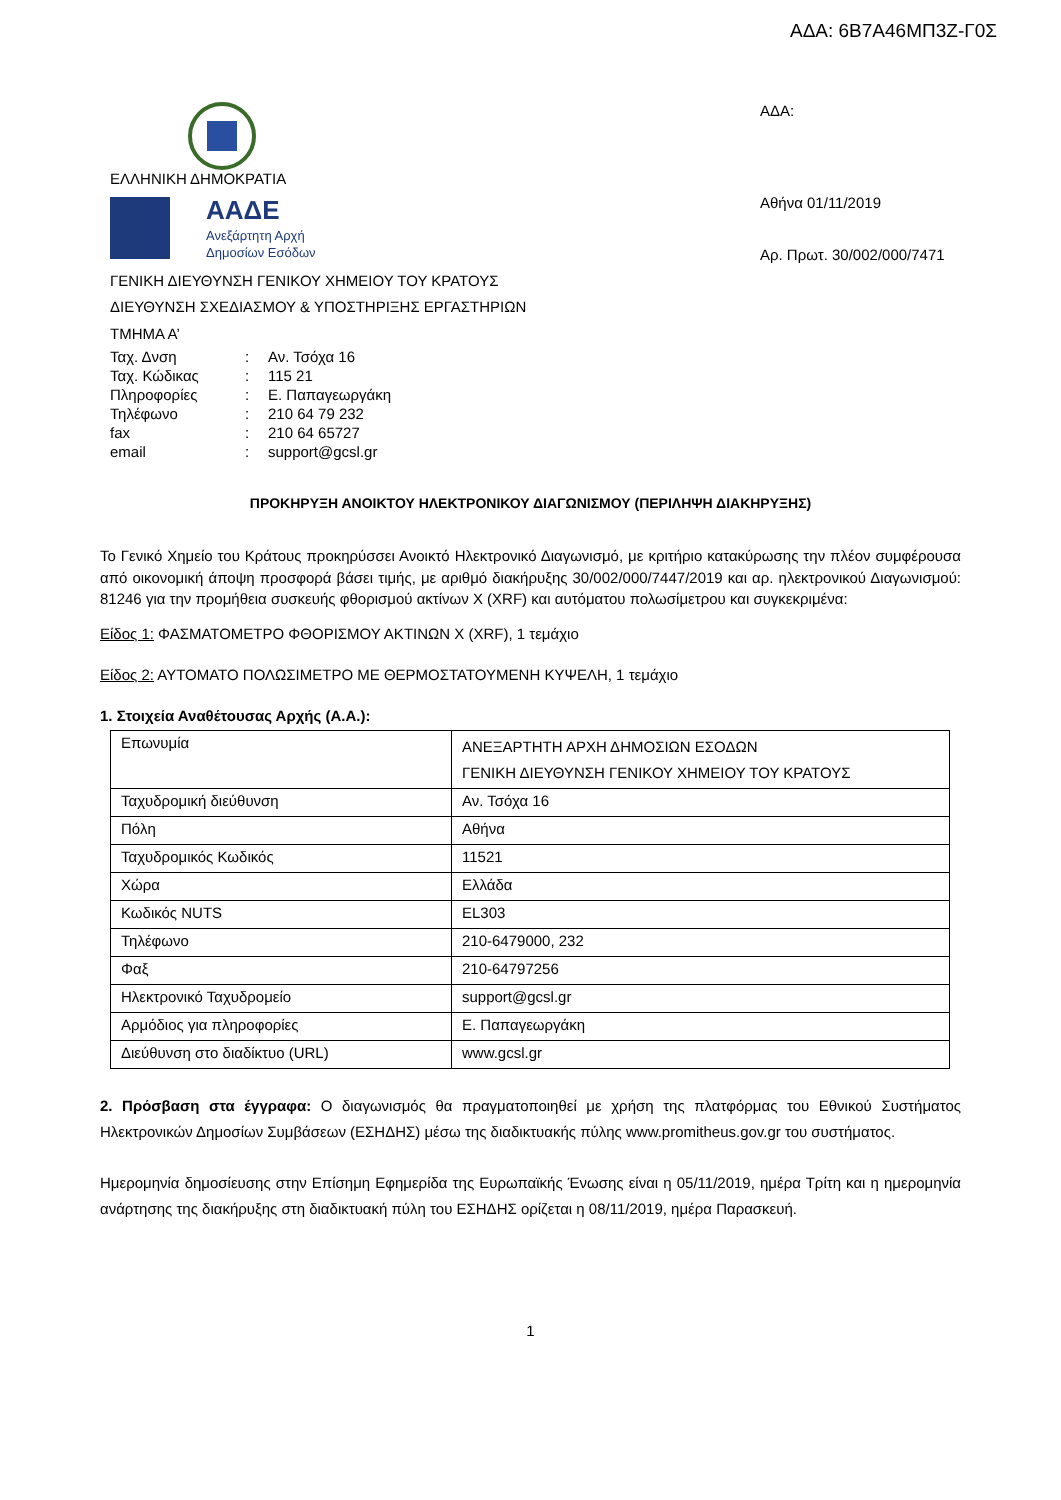ΑΔΑ: 6Β7Α46ΜΠ3Ζ-Γ0Σ
ΕΛΛΗΝΙΚΗ ΔΗΜΟΚΡΑΤΙΑ
ΑΑΔΕ
Ανεξάρτητη Αρχή
Δημοσίων Εσόδων
ΓΕΝΙΚΗ ΔΙΕΥΘΥΝΣΗ ΓΕΝΙΚΟΥ ΧΗΜΕΙΟΥ ΤΟΥ ΚΡΑΤΟΥΣ
ΔΙΕΥΘΥΝΣΗ ΣΧΕΔΙΑΣΜΟΥ & ΥΠΟΣΤΗΡΙΞΗΣ ΕΡΓΑΣΤΗΡΙΩΝ
ΤΜΗΜΑ Α’
| Ταχ. Δνση | : | Αν. Τσόχα 16 |
| Ταχ. Κώδικας | : | 115 21 |
| Πληροφορίες | : | Ε. Παπαγεωργάκη |
| Τηλέφωνο | : | 210 64 79 232 |
| fax | : | 210 64 65727 |
| email | : | support@gcsl.gr |
ΑΔΑ:
Αθήνα 01/11/2019
Αρ. Πρωτ. 30/002/000/7471
ΠΡΟΚΗΡΥΞΗ ΑΝΟΙΚΤΟΥ ΗΛΕΚΤΡΟΝΙΚΟΥ ΔΙΑΓΩΝΙΣΜΟΥ (ΠΕΡΙΛΗΨΗ ΔΙΑΚΗΡΥΞΗΣ)
Το Γενικό Χημείο του Κράτους προκηρύσσει Ανοικτό Ηλεκτρονικό Διαγωνισμό, με κριτήριο κατακύρωσης την πλέον συμφέρουσα από οικονομική άποψη προσφορά βάσει τιμής, με αριθμό διακήρυξης 30/002/000/7447/2019 και αρ. ηλεκτρονικού Διαγωνισμού: 81246 για την προμήθεια συσκευής φθορισμού ακτίνων Χ (XRF) και αυτόματου πολωσίμετρου και συγκεκριμένα:
Είδος 1: ΦΑΣΜΑΤΟΜΕΤΡΟ ΦΘΟΡΙΣΜΟΥ ΑΚΤΙΝΩΝ Χ (XRF), 1 τεμάχιο
Είδος 2: ΑΥΤΟΜΑΤΟ ΠΟΛΩΣΙΜΕΤΡΟ ΜΕ ΘΕΡΜΟΣΤΑΤΟΥΜΕΝΗ ΚΥΨΕΛΗ, 1 τεμάχιο
1. Στοιχεία Αναθέτουσας Αρχής (Α.Α.):
| Επωνυμία | ΑΝΕΞΑΡΤΗΤΗ ΑΡΧΗ ΔΗΜΟΣΙΩΝ ΕΣΟΔΩΝ ΓΕΝΙΚΗ ΔΙΕΥΘΥΝΣΗ ΓΕΝΙΚΟΥ ΧΗΜΕΙΟΥ ΤΟΥ ΚΡΑΤΟΥΣ |
| Ταχυδρομική διεύθυνση | Αν. Τσόχα 16 |
| Πόλη | Αθήνα |
| Ταχυδρομικός Κωδικός | 11521 |
| Χώρα | Ελλάδα |
| Κωδικός NUTS | EL303 |
| Τηλέφωνο | 210-6479000, 232 |
| Φαξ | 210-64797256 |
| Ηλεκτρονικό Ταχυδρομείο | support@gcsl.gr |
| Αρμόδιος για πληροφορίες | Ε. Παπαγεωργάκη |
| Διεύθυνση στο διαδίκτυο (URL) | www.gcsl.gr |
2. Πρόσβαση στα έγγραφα: Ο διαγωνισμός θα πραγματοποιηθεί με χρήση της πλατφόρμας του Εθνικού Συστήματος Ηλεκτρονικών Δημοσίων Συμβάσεων (ΕΣΗΔΗΣ) μέσω της διαδικτυακής πύλης www.promitheus.gov.gr του συστήματος.
Ημερομηνία δημοσίευσης στην Επίσημη Εφημερίδα της Ευρωπαϊκής Ένωσης είναι η 05/11/2019, ημέρα Τρίτη και η ημερομηνία ανάρτησης της διακήρυξης στη διαδικτυακή πύλη του ΕΣΗΔΗΣ ορίζεται η 08/11/2019, ημέρα Παρασκευή.
1